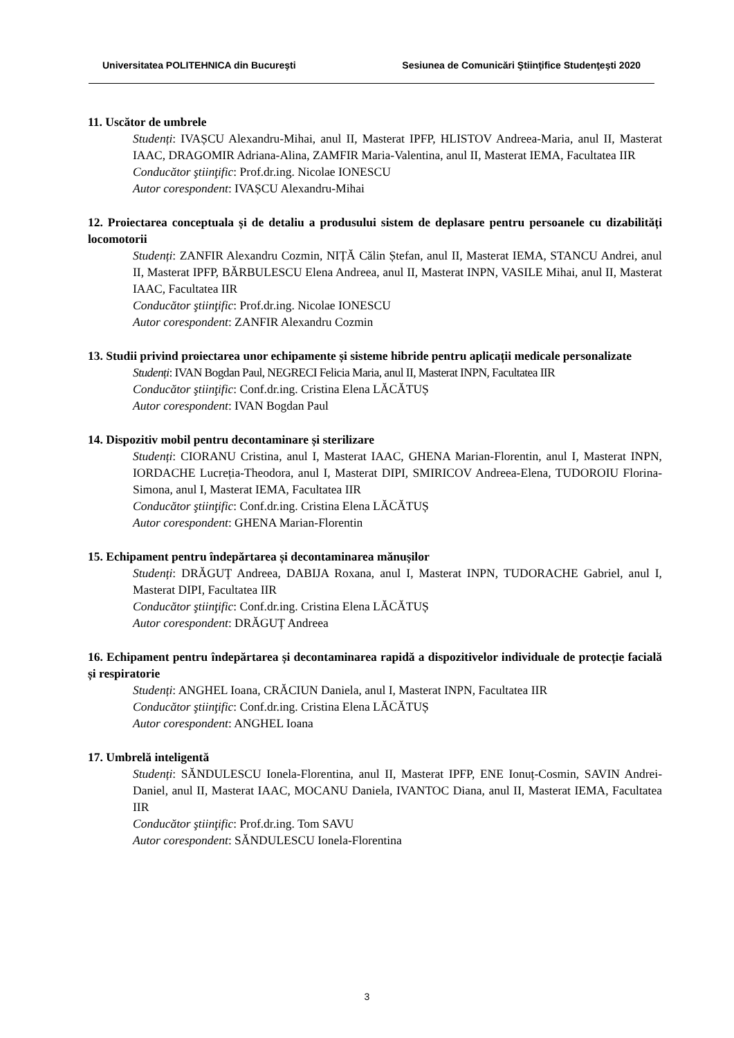Universitatea POLITEHNICA din Bucureşti Sesiunea de Comunicări Ştiinţifice Studenţeşti 2020
11. Uscător de umbrele
Studenți: IVAȘCU Alexandru-Mihai, anul II, Masterat IPFP, HLISTOV Andreea-Maria, anul II, Masterat IAAC, DRAGOMIR Adriana-Alina, ZAMFIR Maria-Valentina, anul II, Masterat IEMA, Facultatea IIR
Conducător ştiinţific: Prof.dr.ing. Nicolae IONESCU
Autor corespondent: IVAȘCU Alexandru-Mihai
12. Proiectarea conceptuala și de detaliu a produsului sistem de deplasare pentru persoanele cu dizabilități locomotorii
Studenți: ZANFIR Alexandru Cozmin, NIȚĂ Călin Ștefan, anul II, Masterat IEMA, STANCU Andrei, anul II, Masterat IPFP, BĂRBULESCU Elena Andreea, anul II, Masterat INPN, VASILE Mihai, anul II, Masterat IAAC, Facultatea IIR
Conducător ştiinţific: Prof.dr.ing. Nicolae IONESCU
Autor corespondent: ZANFIR Alexandru Cozmin
13. Studii privind proiectarea unor echipamente și sisteme hibride pentru aplicații medicale personalizate
Studenți: IVAN Bogdan Paul, NEGRECI Felicia Maria, anul II, Masterat INPN, Facultatea IIR
Conducător ştiinţific: Conf.dr.ing. Cristina Elena LĂCĂTUȘ
Autor corespondent: IVAN Bogdan Paul
14. Dispozitiv mobil pentru decontaminare și sterilizare
Studenți: CIORANU Cristina, anul I, Masterat IAAC, GHENA Marian-Florentin, anul I, Masterat INPN, IORDACHE Lucreția-Theodora, anul I, Masterat DIPI, SMIRICOV Andreea-Elena, TUDOROIU Florina-Simona, anul I, Masterat IEMA, Facultatea IIR
Conducător ştiinţific: Conf.dr.ing. Cristina Elena LĂCĂTUȘ
Autor corespondent: GHENA Marian-Florentin
15. Echipament pentru îndepărtarea și decontaminarea mănușilor
Studenți: DRĂGUȚ Andreea, DABIJA Roxana, anul I, Masterat INPN, TUDORACHE Gabriel, anul I, Masterat DIPI, Facultatea IIR
Conducător ştiinţific: Conf.dr.ing. Cristina Elena LĂCĂTUȘ
Autor corespondent: DRĂGUȚ Andreea
16. Echipament pentru îndepărtarea și decontaminarea rapidă a dispozitivelor individuale de protecție facială și respiratorie
Studenți: ANGHEL Ioana, CRĂCIUN Daniela, anul I, Masterat INPN, Facultatea IIR
Conducător ştiinţific: Conf.dr.ing. Cristina Elena LĂCĂTUȘ
Autor corespondent: ANGHEL Ioana
17. Umbrelă inteligentă
Studenți: SĂNDULESCU Ionela-Florentina, anul II, Masterat IPFP, ENE Ionuț-Cosmin, SAVIN Andrei-Daniel, anul II, Masterat IAAC, MOCANU Daniela, IVANTOC Diana, anul II, Masterat IEMA, Facultatea IIR
Conducător ştiinţific: Prof.dr.ing. Tom SAVU
Autor corespondent: SĂNDULESCU Ionela-Florentina
3